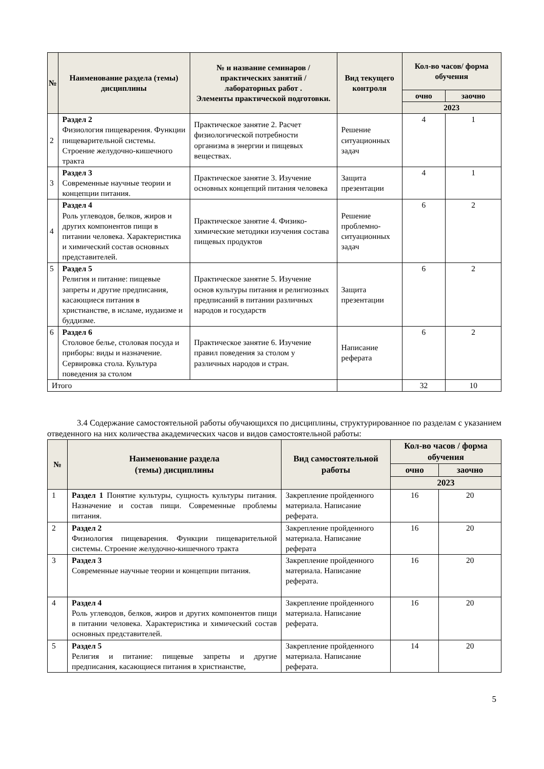| № | Наименование раздела (темы) дисциплины | № и название семинаров / практических занятий / лабораторных работ . Элементы практической подготовки. | Вид текущего контроля | Кол-во часов/ форма обучения | |
| --- | --- | --- | --- | --- | --- |
| | | | | очно | заочно |
| | | | | 2023 | |
| 2 | Раздел 2 Физиология пищеварения. Функции пищеварительной системы. Строение желудочно-кишечного тракта | Практическое занятие 2. Расчет физиологической потребности организма в энергии и пищевых веществах. | Решение ситуационных задач | 4 | 1 |
| 3 | Раздел 3 Современные научные теории и концепции питания. | Практическое занятие 3. Изучение основных концепций питания человека | Защита презентации | 4 | 1 |
| 4 | Раздел 4 Роль углеводов, белков, жиров и других компонентов пищи в питании человека. Характеристика и химический состав основных представителей. | Практическое занятие 4. Физико-химические методики изучения состава пищевых продуктов | Решение проблемно-ситуационных задач | 6 | 2 |
| 5 | Раздел 5 Религия и питание: пищевые запреты и другие предписания, касающиеся питания в христианстве, в исламе, иудаизме и буддизме. | Практическое занятие 5. Изучение основ культуры питания и религиозных предписаний в питании различных народов и государств | Защита презентации | 6 | 2 |
| 6 | Раздел 6 Столовое белье, столовая посуда и приборы: виды и назначение. Сервировка стола. Культура поведения за столом | Практическое занятие 6. Изучение правил поведения за столом у различных народов и стран. | Написание реферата | 6 | 2 |
| Итого | | | | 32 | 10 |
3.4 Содержание самостоятельной работы обучающихся по дисциплины, структурированное по разделам с указанием отведенного на них количества академических часов и видов самостоятельной работы:
| № | Наименование раздела (темы) дисциплины | Вид самостоятельной работы | Кол-во часов / форма обучения | |
| --- | --- | --- | --- | --- |
| | | | очно | заочно |
| | | | 2023 | |
| 1 | Раздел 1 Понятие культуры, сущность культуры питания. Назначение и состав пищи. Современные проблемы питания. | Закрепление пройденного материала. Написание реферата. | 16 | 20 |
| 2 | Раздел 2 Физиология пищеварения. Функции пищеварительной системы. Строение желудочно-кишечного тракта | Закрепление пройденного материала. Написание реферата | 16 | 20 |
| 3 | Раздел 3 Современные научные теории и концепции питания. | Закрепление пройденного материала. Написание реферата. | 16 | 20 |
| 4 | Раздел 4 Роль углеводов, белков, жиров и других компонентов пищи в питании человека. Характеристика и химический состав основных представителей. | Закрепление пройденного материала. Написание реферата. | 16 | 20 |
| 5 | Раздел 5 Религия и питание: пищевые запреты и другие предписания, касающиеся питания в христианстве, | Закрепление пройденного материала. Написание реферата. | 14 | 20 |
5